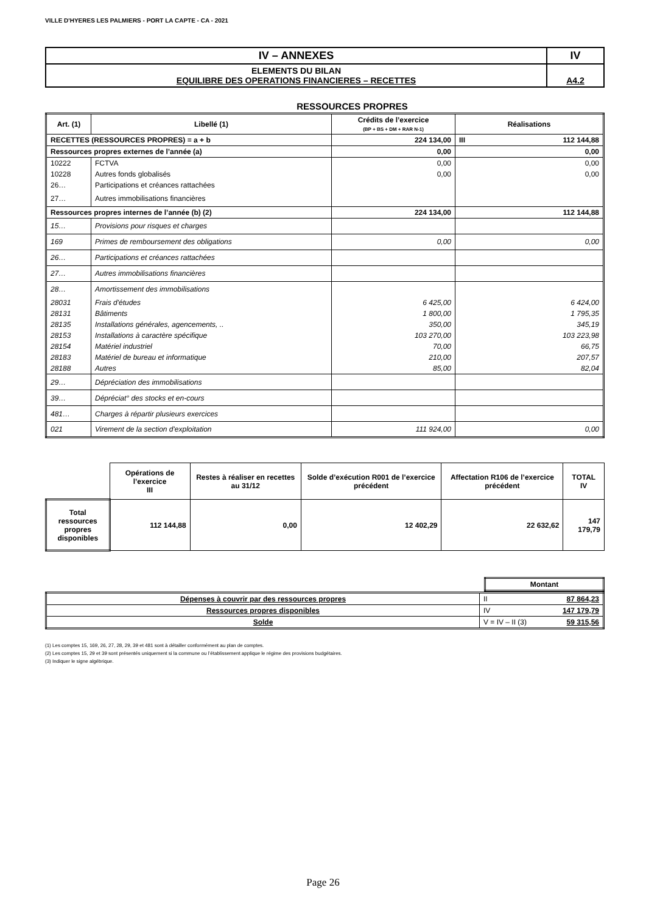VILLE D'HYERES LES PALMIERS - PORT LA CAPTE - CA - 2021
| IV – ANNEXES | IV |
| ELEMENTS DU BILAN EQUILIBRE DES OPERATIONS FINANCIERES – RECETTES | A4.2 |
RESSOURCES PROPRES
| Art. (1) | Libellé (1) | Crédits de l’exercice (BP + BS + DM + RAR N-1) | Réalisations |
| --- | --- | --- | --- |
| RECETTES (RESSOURCES PROPRES) = a + b | | 224 134,00 | III 112 144,88 |
| Ressources propres externes de l’année (a) | | 0,00 | 0,00 |
| 10222 | FCTVA | 0,00 | 0,00 |
| 10228 | Autres fonds globalisés | 0,00 | 0,00 |
| 26… | Participations et créances rattachées | | |
| 27… | Autres immobilisations financières | | |
| Ressources propres internes de l’année (b) (2) | | 224 134,00 | 112 144,88 |
| 15… | Provisions pour risques et charges | | |
| 169 | Primes de remboursement des obligations | 0,00 | 0,00 |
| 26… | Participations et créances rattachées | | |
| 27… | Autres immobilisations financières | | |
| 28… | Amortissement des immobilisations | | |
| 28031 | Frais d'études | 6 425,00 | 6 424,00 |
| 28131 | Bâtiments | 1 800,00 | 1 795,35 |
| 28135 | Installations générales, agencements, .. | 350,00 | 345,19 |
| 28153 | Installations à caractère spécifique | 103 270,00 | 103 223,98 |
| 28154 | Matériel industriel | 70,00 | 66,75 |
| 28183 | Matériel de bureau et informatique | 210,00 | 207,57 |
| 28188 | Autres | 85,00 | 82,04 |
| 29… | Dépréciation des immobilisations | | |
| 39… | Dépréciat° des stocks et en-cours | | |
| 481… | Charges à répartir plusieurs exercices | | |
| 021 | Virement de la section d'exploitation | 111 924,00 | 0,00 |
| | Opérations de l’exercice III | Restes à réaliser en recettes au 31/12 | Solde d’exécution R001 de l’exercice précédent | Affectation R106 de l’exercice précédent | TOTAL IV |
| Total ressources propres disponibles | 112 144,88 | 0,00 | 12 402,29 | 22 632,62 | 147 179,79 |
| | Montant | |
| Dépenses à couvrir par des ressources propres | II 87 864,23 |
| Ressources propres disponibles | IV 147 179,79 |
| Solde | V = IV – II (3) 59 315,56 |
(1) Les comptes 15, 169, 26, 27, 28, 29, 39 et 481 sont à détailler conformément au plan de comptes.
(2) Les comptes 15, 29 et 39 sont présentés uniquement si la commune ou l’établissement applique le régime des provisions budgétaires.
(3) Indiquer le signe algébrique.
Page 26